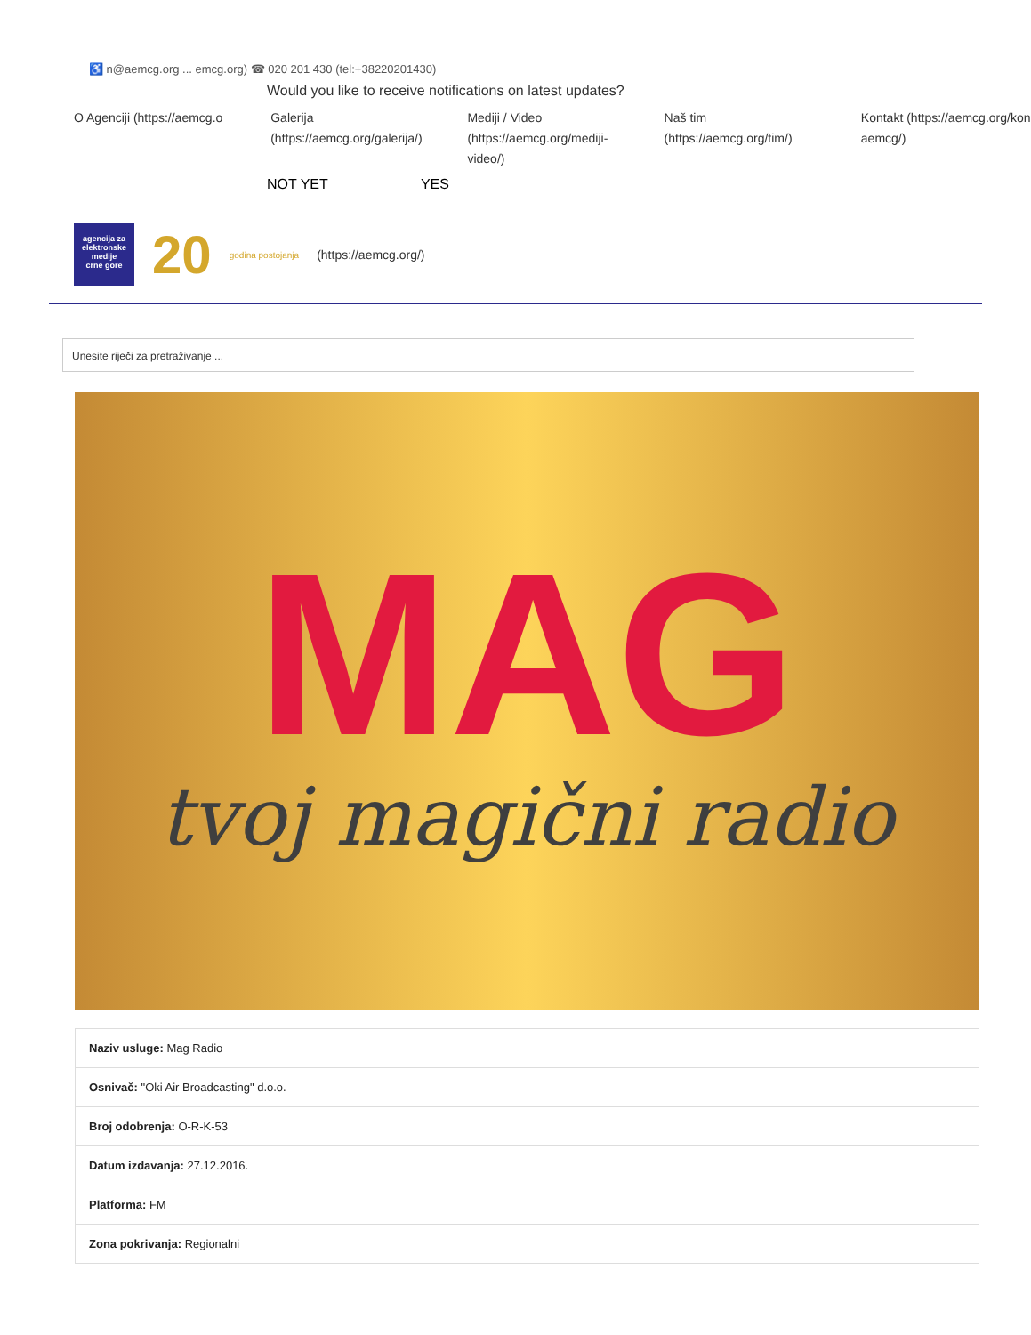♿ n@aemcg.org ... emcg.org) ☎ 020 201 430 (tel:+38220201430)
Would you like to receive notifications on latest updates?
O Agenciji (https://aemcg.o
Galerija (https://aemcg.org/galerija/)
Mediji / Video (https://aemcg.org/mediji-video/)
Naš tim (https://aemcg.org/tim/)
Kontakt (https://aemcg.org/kon aemcg/)
NOT YET YES
agencija za elektronske medije
crne gore
20
godina postojanja
(https://aemcg.org/)
Unesite riječi za pretraživanje ...
MAG
tvoj magični radio
| Naziv usluge: Mag Radio |
| Osnivač: "Oki Air Broadcasting" d.o.o. |
| Broj odobrenja: O-R-K-53 |
| Datum izdavanja: 27.12.2016. |
| Platforma: FM |
| Zona pokrivanja: Regionalni |